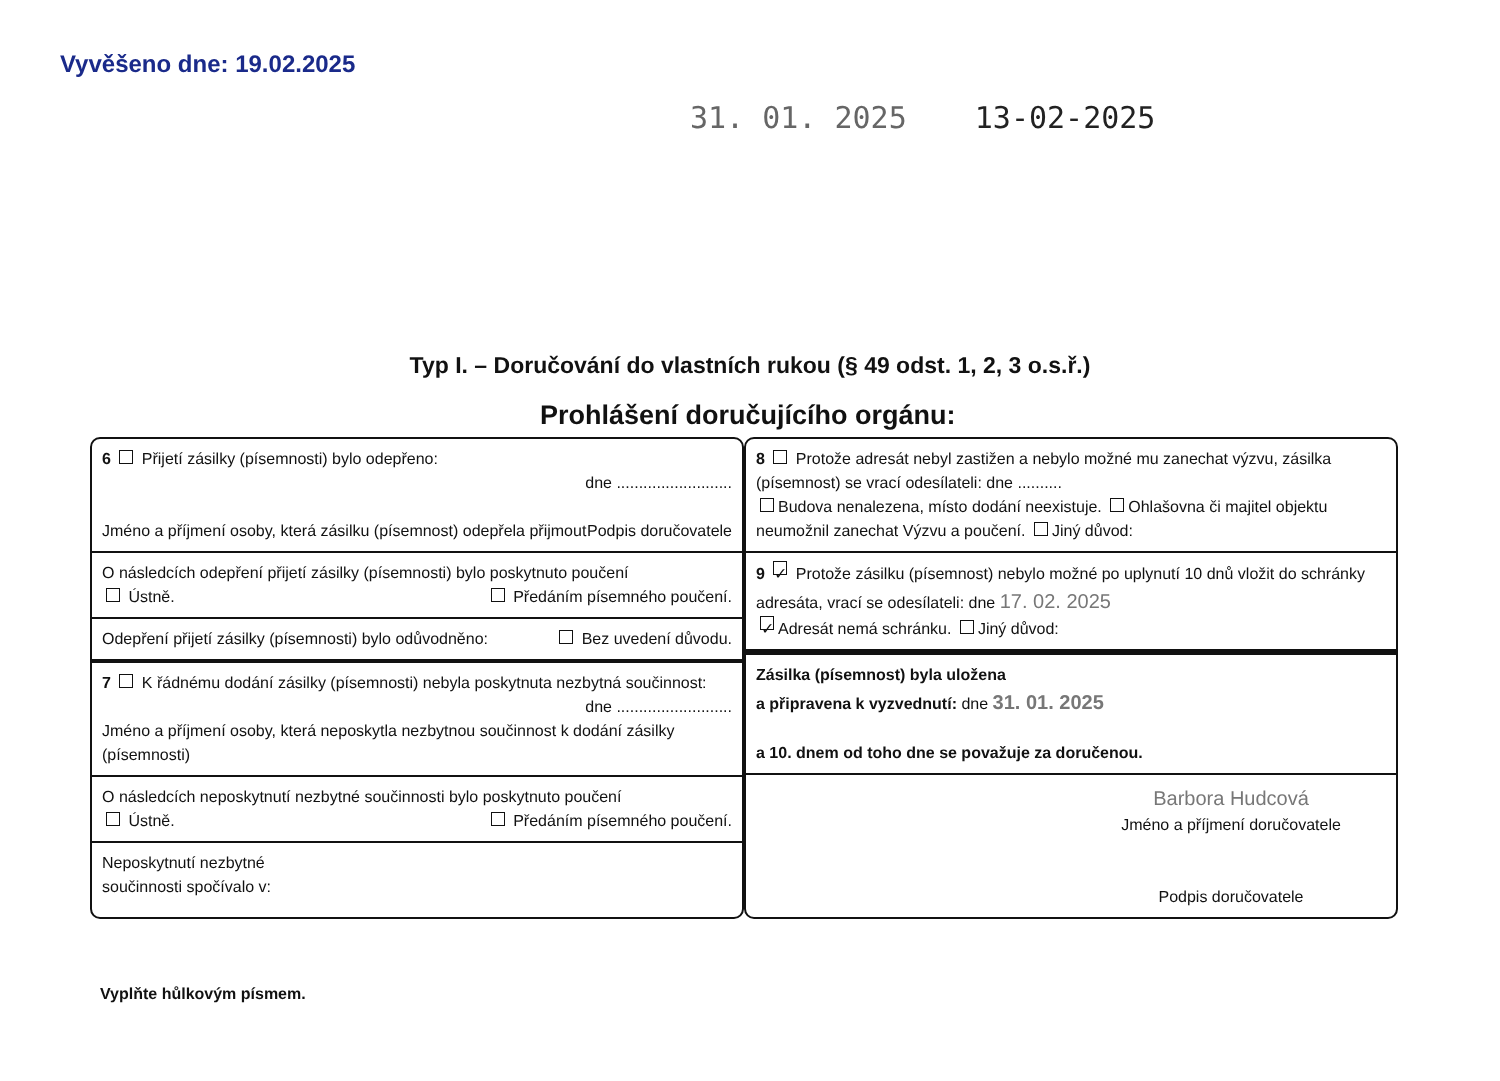Vyvěšeno dne: 19.02.2025
31. 01. 2025 13-02-2025
Typ I. – Doručování do vlastních rukou (§ 49 odst. 1, 2, 3 o.s.ř.)
Prohlášení doručujícího orgánu:
6 Přijetí zásilky (písemnosti) bylo odepřeno:
dne ..........................
Jméno a příjmení osoby, která zásilku (písemnost) odepřela přijmout Podpis doručovatele
O následcích odepření přijetí zásilky (písemnosti) bylo poskytnuto poučení
Ústně. Předáním písemného poučení.
Odepření přijetí zásilky (písemnosti) bylo odůvodněno: Bez uvedení důvodu.
7 K řádnému dodání zásilky (písemnosti) nebyla poskytnuta nezbytná součinnost: dne ..........................
Jméno a příjmení osoby, která neposkytla nezbytnou součinnost k dodání zásilky (písemnosti)
O následcích neposkytnutí nezbytné součinnosti bylo poskytnuto poučení
Ústně. Předáním písemného poučení.
Neposkytnutí nezbytné
součinnosti spočívalo v:
8 Protože adresát nebyl zastižen a nebylo možné mu zanechat výzvu, zásilka (písemnost) se vrací odesílateli: dne ..........
Budova nenalezena, místo dodání neexistuje. Ohlašovna či majitel objektu neumožnil zanechat Výzvu a poučení. Jiný důvod:
9 ✓ Protože zásilku (písemnost) nebylo možné po uplynutí 10 dnů vložit do schránky adresáta, vrací se odesílateli: dne 17. 02. 2025
✓ Adresát nemá schránku. Jiný důvod:
Zásilka (písemnost) byla uložena
a připravena k vyzvednutí: dne 31. 01. 2025
a 10. dnem od toho dne se považuje za doručenou.
Barbora Hudcová
Jméno a příjmení doručovatele
Podpis doručovatele
Vyplňte hůlkovým písmem.